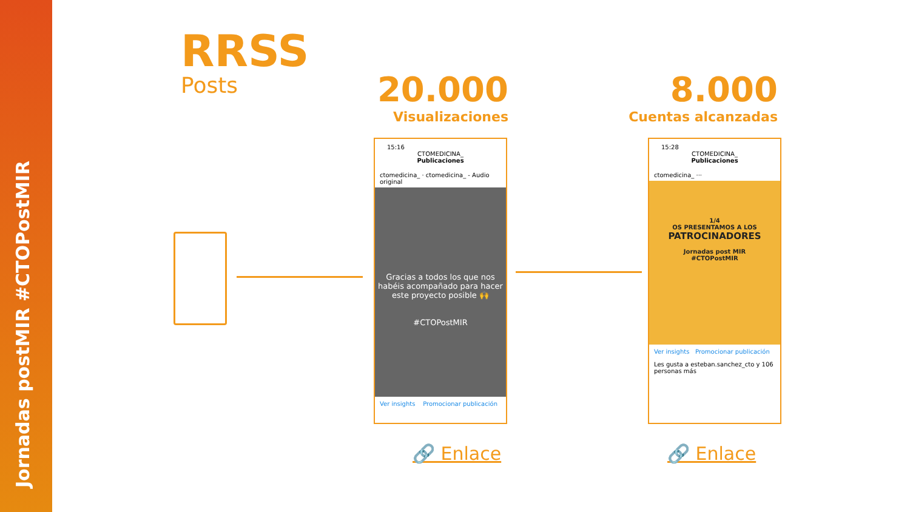Jornadas postMIR #CTOPostMIR
RRSS
Posts
20.000
Visualizaciones
8.000
Cuentas alcanzadas
15:16
CTOMEDICINA_
Publicaciones
ctomedicina_ · ctomedicina_ - Audio original
Gracias a todos los que nos habéis acompañado para hacer este proyecto posible 🙌
#CTOPostMIR
Ver insights Promocionar publicación
15:28
CTOMEDICINA_
Publicaciones
ctomedicina_ ···
1/4
OS PRESENTAMOS A LOS
PATROCINADORES
Jornadas post MIR
#CTOPostMIR
Ver insights Promocionar publicación
Les gusta a esteban.sanchez_cto y 106 personas más
🔗 Enlace 🔗 Enlace